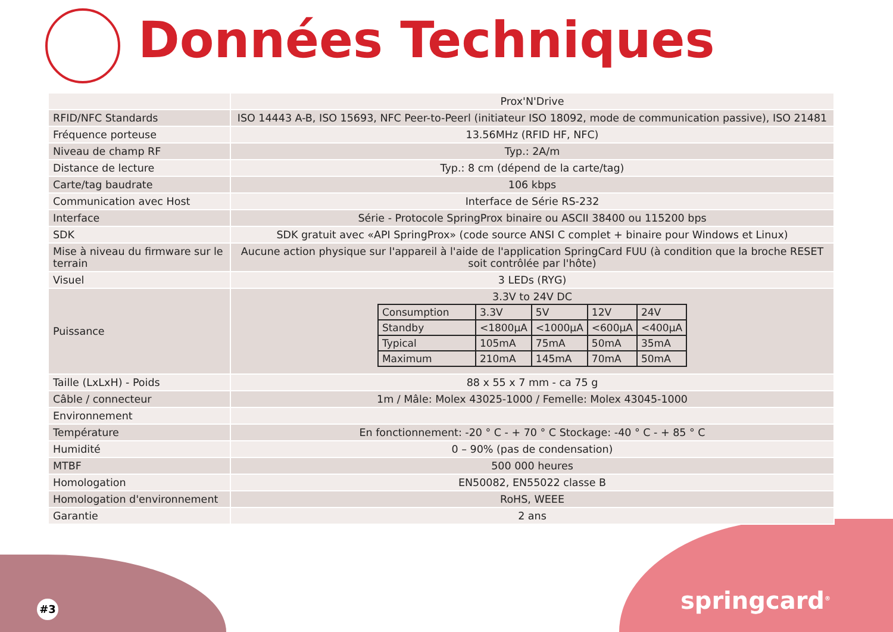Données Techniques
| | Prox'N'Drive |
| RFID/NFC Standards | ISO 14443 A-B, ISO 15693, NFC Peer-to-Peerl (initiateur ISO 18092, mode de communication passive), ISO 21481 |
| Fréquence porteuse | 13.56MHz (RFID HF, NFC) |
| Niveau de champ RF | Typ.: 2A/m |
| Distance de lecture | Typ.: 8 cm (dépend de la carte/tag) |
| Carte/tag baudrate | 106 kbps |
| Communication avec Host | Interface de Série RS-232 |
| Interface | Série - Protocole SpringProx binaire ou ASCII 38400 ou 115200 bps |
| SDK | SDK gratuit avec «API SpringProx» (code source ANSI C complet + binaire pour Windows et Linux) |
| Mise à niveau du firmware sur le terrain | Aucune action physique sur l'appareil à l'aide de l'application SpringCard FUU (à condition que la broche RESET soit contrôlée par l'hôte) |
| Visuel | 3 LEDs (RYG) |
| Puissance | 3.3V to 24V DC / Consumption / 3.3V / 5V / 12V / 24V / / Standby / <1800µA / <1000µA / <600µA / <400µA / / Typical / 105mA / 75mA / 50mA / 35mA / / Maximum / 210mA / 145mA / 70mA / 50mA / |
| Taille (LxLxH) - Poids | 88 x 55 x 7 mm - ca 75 g |
| Câble / connecteur | 1m / Mâle: Molex 43025-1000 / Femelle: Molex 43045-1000 |
| Environnement | |
| Température | En fonctionnement: -20 ° C - + 70 ° C Stockage: -40 ° C - + 85 ° C |
| Humidité | 0 – 90% (pas de condensation) |
| MTBF | 500 000 heures |
| Homologation | EN50082, EN55022 classe B |
| Homologation d'environnement | RoHS, WEEE |
| Garantie | 2 ans |
#3 springcard<sup>®</sup>